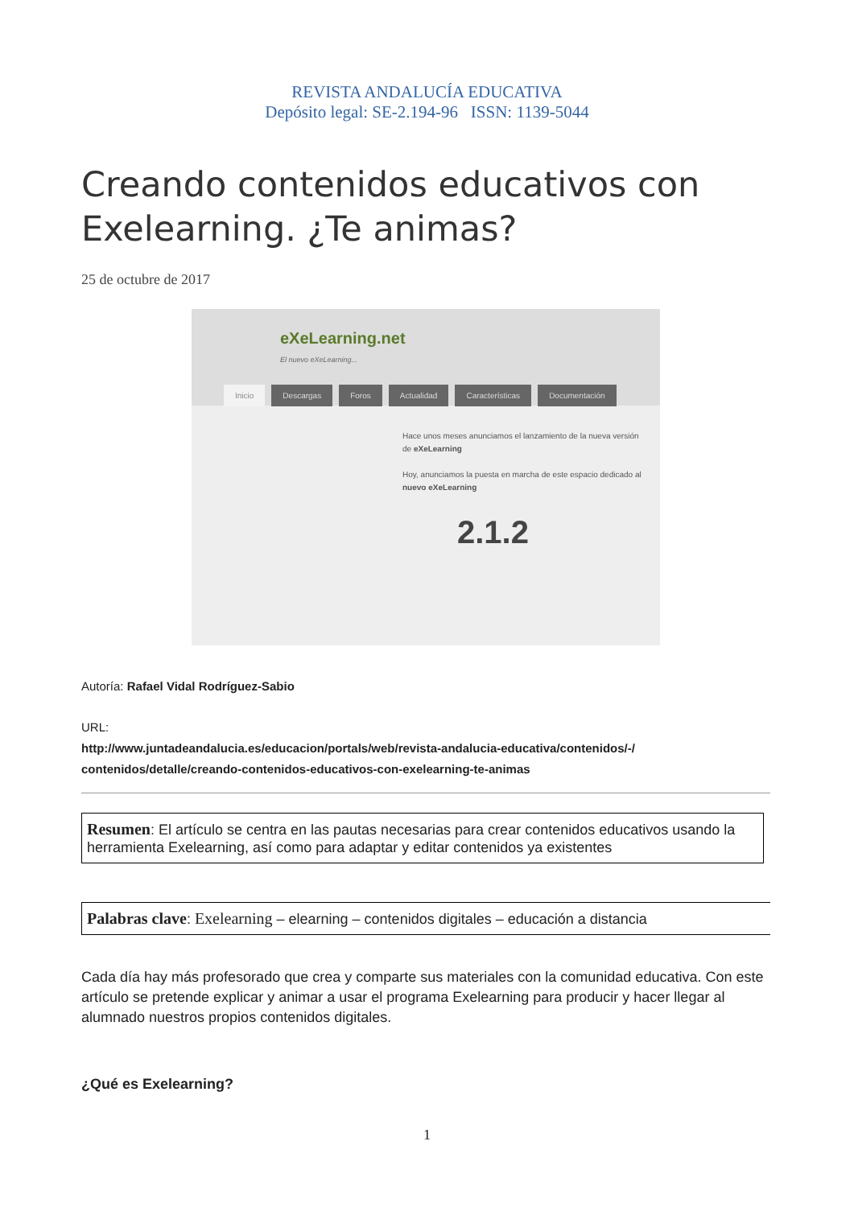REVISTA ANDALUCÍA EDUCATIVA
Depósito legal: SE-2.194-96 ISSN: 1139-5044
Creando contenidos educativos con Exelearning. ¿Te animas?
25 de octubre de 2017
eXeLearning.net
El nuevo eXeLearning...
Inicio Descargas Foros Actualidad Características Documentación
Hace unos meses anunciamos el lanzamiento de la nueva versión de eXeLearning
Hoy, anunciamos la puesta en marcha de este espacio dedicado al nuevo eXeLearning
2.1.2
Autoría: Rafael Vidal Rodríguez-Sabio
URL:
http://www.juntadeandalucia.es/educacion/portals/web/revista-andalucia-educativa/contenidos/-/ contenidos/detalle/creando-contenidos-educativos-con-exelearning-te-animas
Resumen: El artículo se centra en las pautas necesarias para crear contenidos educativos usando la herramienta Exelearning, así como para adaptar y editar contenidos ya existentes
Palabras clave: Exelearning – elearning – contenidos digitales – educación a distancia
Cada día hay más profesorado que crea y comparte sus materiales con la comunidad educativa. Con este artículo se pretende explicar y animar a usar el programa Exelearning para producir y hacer llegar al alumnado nuestros propios contenidos digitales.
¿Qué es Exelearning?
1